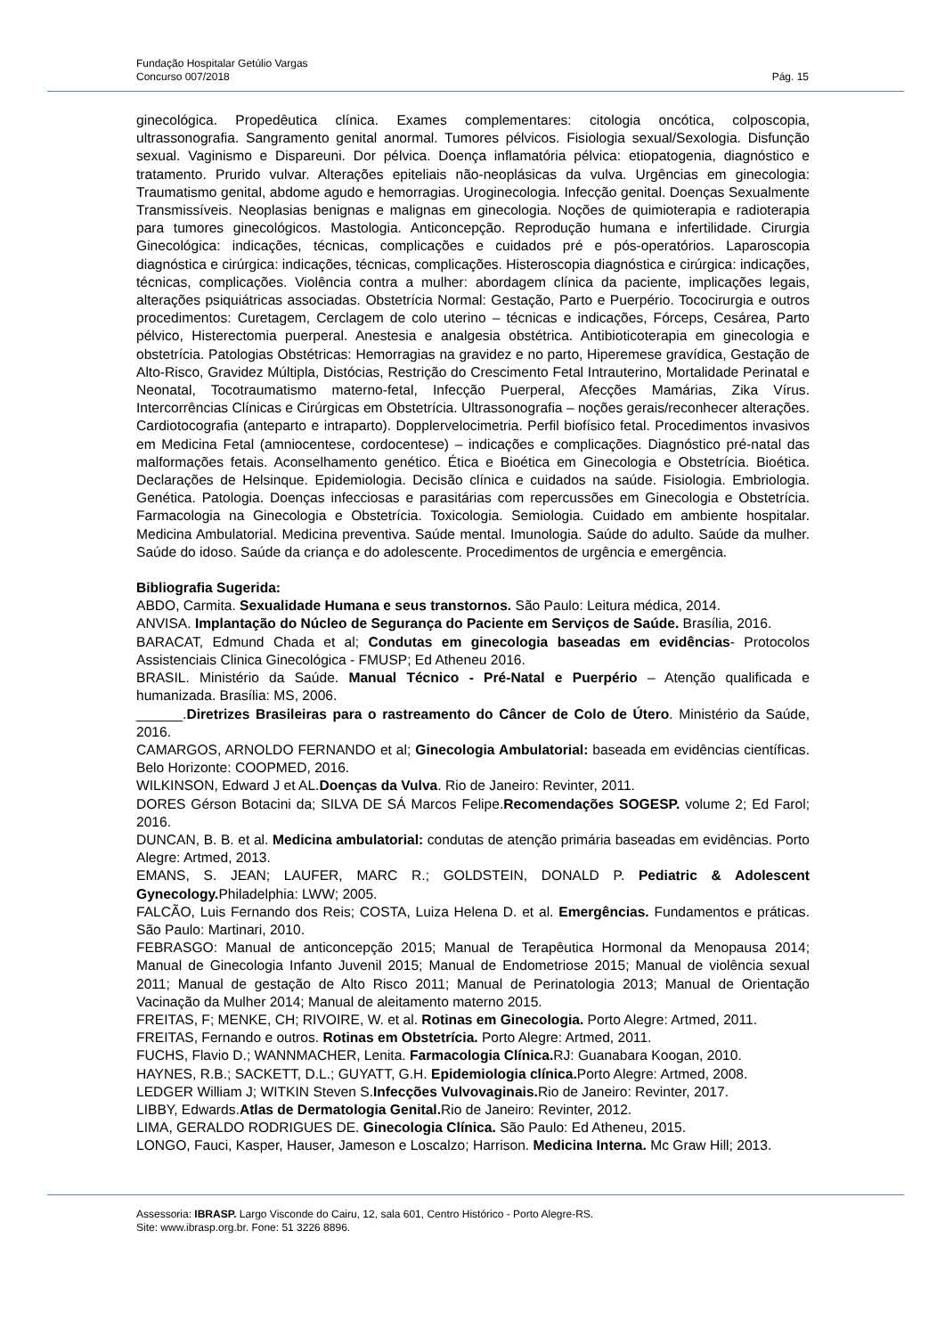Fundação Hospitalar Getúlio Vargas
Concurso 007/2018 Pág. 15
ginecológica. Propedêutica clínica. Exames complementares: citologia oncótica, colposcopia, ultrassonografia. Sangramento genital anormal. Tumores pélvicos. Fisiologia sexual/Sexologia. Disfunção sexual. Vaginismo e Dispareuni. Dor pélvica. Doença inflamatória pélvica: etiopatogenia, diagnóstico e tratamento. Prurido vulvar. Alterações epiteliais não-neoplásicas da vulva. Urgências em ginecologia: Traumatismo genital, abdome agudo e hemorragias. Uroginecologia. Infecção genital. Doenças Sexualmente Transmissíveis. Neoplasias benignas e malignas em ginecologia. Noções de quimioterapia e radioterapia para tumores ginecológicos. Mastologia. Anticoncepção. Reprodução humana e infertilidade. Cirurgia Ginecológica: indicações, técnicas, complicações e cuidados pré e pós-operatórios. Laparoscopia diagnóstica e cirúrgica: indicações, técnicas, complicações. Histeroscopia diagnóstica e cirúrgica: indicações, técnicas, complicações. Violência contra a mulher: abordagem clínica da paciente, implicações legais, alterações psiquiátricas associadas. Obstetrícia Normal: Gestação, Parto e Puerpério. Tococirurgia e outros procedimentos: Curetagem, Cerclagem de colo uterino – técnicas e indicações, Fórceps, Cesárea, Parto pélvico, Histerectomia puerperal. Anestesia e analgesia obstétrica. Antibioticoterapia em ginecologia e obstetrícia. Patologias Obstétricas: Hemorragias na gravidez e no parto, Hiperemese gravídica, Gestação de Alto-Risco, Gravidez Múltipla, Distócias, Restrição do Crescimento Fetal Intrauterino, Mortalidade Perinatal e Neonatal, Tocotraumatismo materno-fetal, Infecção Puerperal, Afecções Mamárias, Zika Vírus. Intercorrências Clínicas e Cirúrgicas em Obstetrícia. Ultrassonografia – noções gerais/reconhecer alterações. Cardiotocografia (anteparto e intraparto). Dopplervelocimetria. Perfil biofísico fetal. Procedimentos invasivos em Medicina Fetal (amniocentese, cordocentese) – indicações e complicações. Diagnóstico pré-natal das malformações fetais. Aconselhamento genético. Ética e Bioética em Ginecologia e Obstetrícia. Bioética. Declarações de Helsinque. Epidemiologia. Decisão clínica e cuidados na saúde. Fisiologia. Embriologia. Genética. Patologia. Doenças infecciosas e parasitárias com repercussões em Ginecologia e Obstetrícia. Farmacologia na Ginecologia e Obstetrícia. Toxicologia. Semiologia. Cuidado em ambiente hospitalar. Medicina Ambulatorial. Medicina preventiva. Saúde mental. Imunologia. Saúde do adulto. Saúde da mulher. Saúde do idoso. Saúde da criança e do adolescente. Procedimentos de urgência e emergência.
Bibliografia Sugerida:
ABDO, Carmita. Sexualidade Humana e seus transtornos. São Paulo: Leitura médica, 2014.
ANVISA. Implantação do Núcleo de Segurança do Paciente em Serviços de Saúde. Brasília, 2016.
BARACAT, Edmund Chada et al; Condutas em ginecologia baseadas em evidências- Protocolos Assistenciais Clinica Ginecológica - FMUSP; Ed Atheneu 2016.
BRASIL. Ministério da Saúde. Manual Técnico - Pré-Natal e Puerpério – Atenção qualificada e humanizada. Brasília: MS, 2006.
______.Diretrizes Brasileiras para o rastreamento do Câncer de Colo de Útero. Ministério da Saúde, 2016.
CAMARGOS, ARNOLDO FERNANDO et al; Ginecologia Ambulatorial: baseada em evidências científicas. Belo Horizonte: COOPMED, 2016.
WILKINSON, Edward J et AL.Doenças da Vulva. Rio de Janeiro: Revinter, 2011.
DORES Gérson Botacini da; SILVA DE SÁ Marcos Felipe.Recomendações SOGESP. volume 2; Ed Farol; 2016.
DUNCAN, B. B. et al. Medicina ambulatorial: condutas de atenção primária baseadas em evidências. Porto Alegre: Artmed, 2013.
EMANS, S. JEAN; LAUFER, MARC R.; GOLDSTEIN, DONALD P. Pediatric & Adolescent Gynecology. Philadelphia: LWW; 2005.
FALCÃO, Luis Fernando dos Reis; COSTA, Luiza Helena D. et al. Emergências. Fundamentos e práticas. São Paulo: Martinari, 2010.
FEBRASGO: Manual de anticoncepção 2015; Manual de Terapêutica Hormonal da Menopausa 2014; Manual de Ginecologia Infanto Juvenil 2015; Manual de Endometriose 2015; Manual de violência sexual 2011; Manual de gestação de Alto Risco 2011; Manual de Perinatologia 2013; Manual de Orientação Vacinação da Mulher 2014; Manual de aleitamento materno 2015.
FREITAS, F; MENKE, CH; RIVOIRE, W. et al. Rotinas em Ginecologia. Porto Alegre: Artmed, 2011.
FREITAS, Fernando e outros. Rotinas em Obstetrícia. Porto Alegre: Artmed, 2011.
FUCHS, Flavio D.; WANNMACHER, Lenita. Farmacologia Clínica. RJ: Guanabara Koogan, 2010.
HAYNES, R.B.; SACKETT, D.L.; GUYATT, G.H. Epidemiologia clínica. Porto Alegre: Artmed, 2008.
LEDGER William J; WITKIN Steven S.Infecções Vulvovaginais. Rio de Janeiro: Revinter, 2017.
LIBBY, Edwards.Atlas de Dermatologia Genital. Rio de Janeiro: Revinter, 2012.
LIMA, GERALDO RODRIGUES DE. Ginecologia Clínica. São Paulo: Ed Atheneu, 2015.
LONGO, Fauci, Kasper, Hauser, Jameson e Loscalzo; Harrison. Medicina Interna. Mc Graw Hill; 2013.
Assessoria: IBRASP. Largo Visconde do Cairu, 12, sala 601, Centro Histórico - Porto Alegre-RS.
Site: www.ibrasp.org.br. Fone: 51 3226 8896.